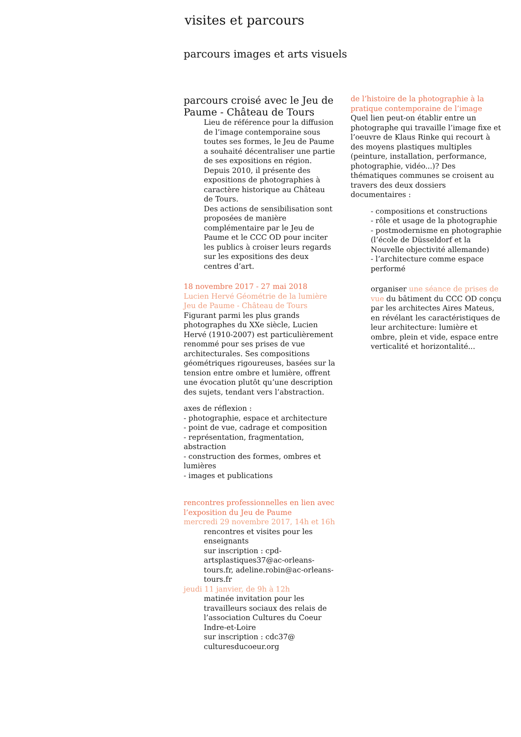visites et parcours
parcours images et arts visuels
parcours croisé avec le Jeu de Paume - Château de Tours
Lieu de référence pour la diffusion de l’image contemporaine sous toutes ses formes, le Jeu de Paume a souhaité décentraliser une partie de ses expositions en région. Depuis 2010, il présente des expositions de photographies à caractère historique au Château de Tours.
Des actions de sensibilisation sont proposées de manière complémentaire par le Jeu de Paume et le CCC OD pour inciter les publics à croiser leurs regards sur les expositions des deux centres d’art.
18 novembre 2017 - 27 mai 2018
Lucien Hervé Géométrie de la lumière
Jeu de Paume - Château de Tours
Figurant parmi les plus grands photographes du XXe siècle, Lucien Hervé (1910-2007) est particulièrement renommé pour ses prises de vue architecturales. Ses compositions géométriques rigoureuses, basées sur la tension entre ombre et lumière, offrent une évocation plutôt qu’une description des sujets, tendant vers l’abstraction.
axes de réflexion :
- photographie, espace et architecture
- point de vue, cadrage et composition
- représentation, fragmentation, abstraction
- construction des formes, ombres et lumières
- images et publications
rencontres professionnelles en lien avec l’exposition du Jeu de Paume
mercredi 29 novembre 2017, 14h et 16h
rencontres et visites pour les enseignants
sur inscription : cpd-artsplastiques37@ac-orleans-tours.fr, adeline.robin@ac-orleans-tours.fr
jeudi 11 janvier, de 9h à 12h
matinée invitation pour les travailleurs sociaux des relais de l’association Cultures du Coeur Indre-et-Loire
sur inscription : cdc37@ culturesducoeur.org
de l’histoire de la photographie à la pratique contemporaine de l’image
Quel lien peut-on établir entre un photographe qui travaille l’image fixe et l’oeuvre de Klaus Rinke qui recourt à des moyens plastiques multiples (peinture, installation, performance, photographie, vidéo...)? Des thématiques communes se croisent au travers des deux dossiers documentaires :
- compositions et constructions
- rôle et usage de la photographie
- postmodernisme en photographie (l’école de Düsseldorf et la Nouvelle objectivité allemande)
- l’architecture comme espace performé
organiser une séance de prises de vue du bâtiment du CCC OD conçu par les architectes Aires Mateus, en révélant les caractéristiques de leur architecture: lumière et ombre, plein et vide, espace entre verticalité et horizontalité...